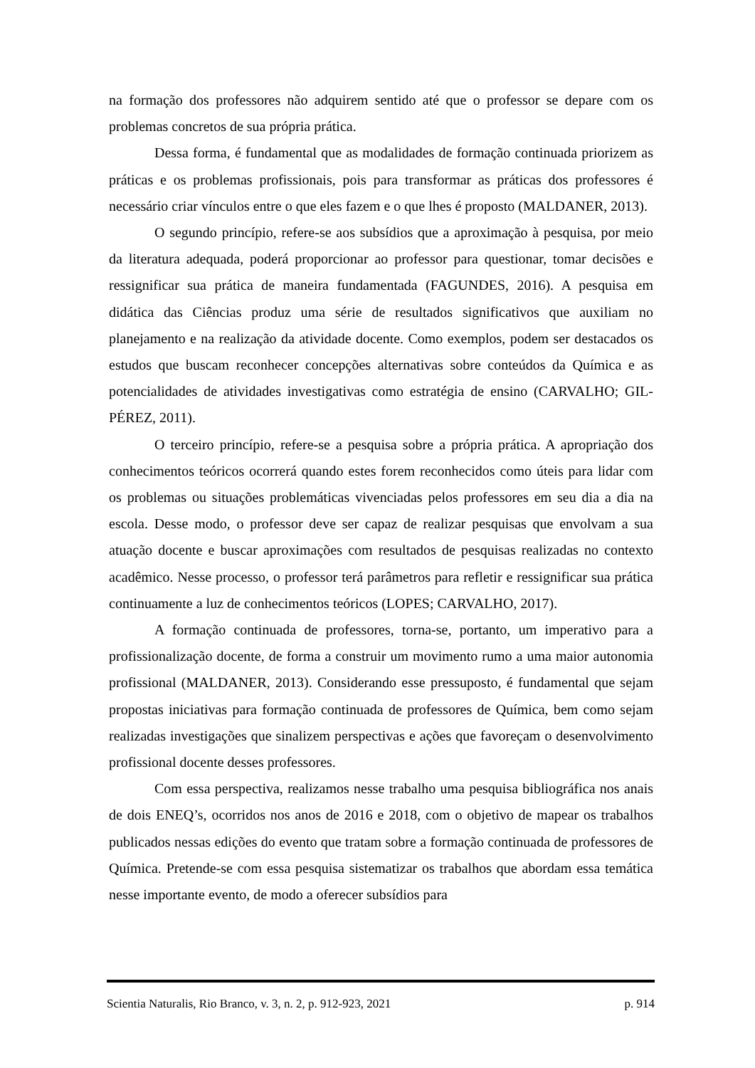na formação dos professores não adquirem sentido até que o professor se depare com os problemas concretos de sua própria prática.
Dessa forma, é fundamental que as modalidades de formação continuada priorizem as práticas e os problemas profissionais, pois para transformar as práticas dos professores é necessário criar vínculos entre o que eles fazem e o que lhes é proposto (MALDANER, 2013).
O segundo princípio, refere-se aos subsídios que a aproximação à pesquisa, por meio da literatura adequada, poderá proporcionar ao professor para questionar, tomar decisões e ressignificar sua prática de maneira fundamentada (FAGUNDES, 2016). A pesquisa em didática das Ciências produz uma série de resultados significativos que auxiliam no planejamento e na realização da atividade docente. Como exemplos, podem ser destacados os estudos que buscam reconhecer concepções alternativas sobre conteúdos da Química e as potencialidades de atividades investigativas como estratégia de ensino (CARVALHO; GIL-PÉREZ, 2011).
O terceiro princípio, refere-se a pesquisa sobre a própria prática. A apropriação dos conhecimentos teóricos ocorrerá quando estes forem reconhecidos como úteis para lidar com os problemas ou situações problemáticas vivenciadas pelos professores em seu dia a dia na escola. Desse modo, o professor deve ser capaz de realizar pesquisas que envolvam a sua atuação docente e buscar aproximações com resultados de pesquisas realizadas no contexto acadêmico. Nesse processo, o professor terá parâmetros para refletir e ressignificar sua prática continuamente a luz de conhecimentos teóricos (LOPES; CARVALHO, 2017).
A formação continuada de professores, torna-se, portanto, um imperativo para a profissionalização docente, de forma a construir um movimento rumo a uma maior autonomia profissional (MALDANER, 2013). Considerando esse pressuposto, é fundamental que sejam propostas iniciativas para formação continuada de professores de Química, bem como sejam realizadas investigações que sinalizem perspectivas e ações que favoreçam o desenvolvimento profissional docente desses professores.
Com essa perspectiva, realizamos nesse trabalho uma pesquisa bibliográfica nos anais de dois ENEQ’s, ocorridos nos anos de 2016 e 2018, com o objetivo de mapear os trabalhos publicados nessas edições do evento que tratam sobre a formação continuada de professores de Química. Pretende-se com essa pesquisa sistematizar os trabalhos que abordam essa temática nesse importante evento, de modo a oferecer subsídios para
Scientia Naturalis, Rio Branco, v. 3, n. 2, p. 912-923, 2021 p. 914